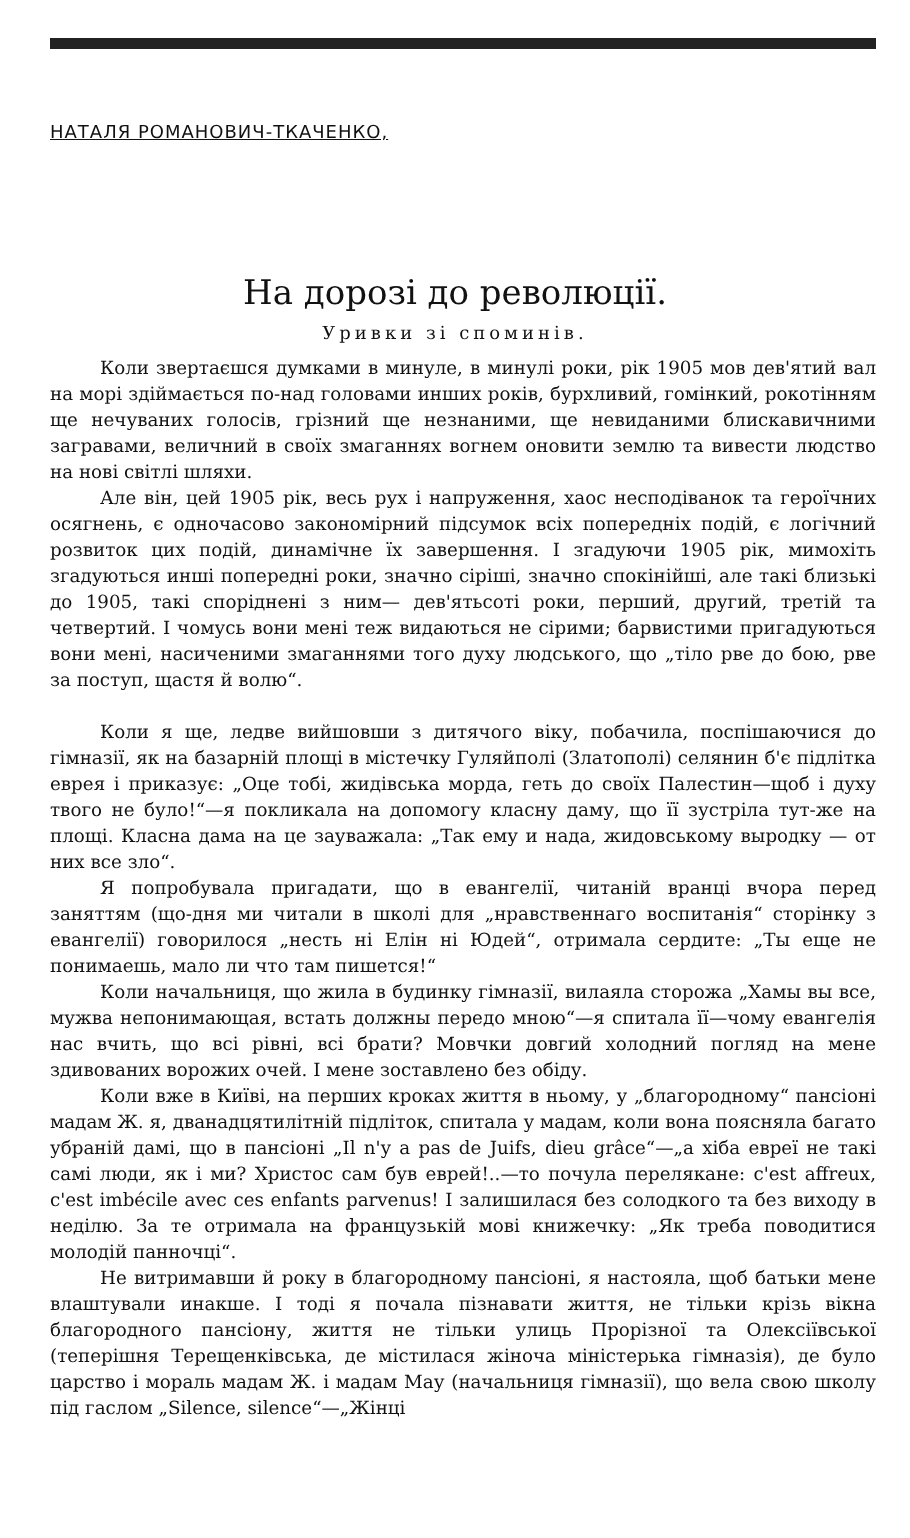НАТАЛЯ РОМАНОВИЧ-ТКАЧЕНКО,
На дорозі до революції.
Уривки зі споминів.
Коли звертаєшся думками в минуле, в минулі роки, рік 1905 мов дев'ятий вал на морі здіймається по-над головами инших років, бурхливий, гомінкий, рокотінням ще нечуваних голосів, грізний ще незнаними, ще невиданими блискавичними загравами, величний в своїх змаганнях вогнем оновити землю та вивести людство на нові світлі шляхи.
Але він, цей 1905 рік, весь рух і напруження, хаос несподіванок та героїчних осягнень, є одночасово закономірний підсумок всіх попередніх подій, є логічний розвиток цих подій, динамічне їх завершення. І згадуючи 1905 рік, мимохіть згадуються инші попередні роки, значно сіріші, значно спокінійші, але такі близькі до 1905, такі споріднені з ним— дев'ятьсоті роки, перший, другий, третій та четвертий. І чомусь вони мені теж видаються не сірими; барвистими пригадуються вони мені, насиченими змаганнями того духу людського, що „тіло рве до бою, рве за поступ, щастя й волю“.
Коли я ще, ледве вийшовши з дитячого віку, побачила, поспішаючися до гімназії, як на базарній площі в містечку Гуляйполі (Златополі) селянин б'є підлітка еврея і приказує: „Оце тобі, жидівська морда, геть до своїх Палестин—щоб і духу твого не було!“—я покликала на допомогу класну даму, що її зустріла тут-же на площі. Класна дама на це зауважала: „Так ему и нада, жидовському выродку — от них все зло“.
Я попробувала пригадати, що в евангелії, читаній вранці вчора перед заняттям (що-дня ми читали в школі для „нравственнаго воспитанія“ сторінку з евангелії) говорилося „несть ні Елін ні Юдей“, отримала сердите: „Ты еще не понимаешь, мало ли что там пишется!“
Коли начальниця, що жила в будинку гімназії, вилаяла сторожа „Хамы вы все, мужва непонимающая, встать должны передо мною“—я спитала її—чому евангелія нас вчить, що всі рівні, всі брати? Мовчки довгий холодний погляд на мене здивованих ворожих очей. І мене зоставлено без обіду.
Коли вже в Київі, на перших кроках життя в ньому, у „благородному“ пансіоні мадам Ж. я, дванадцятилітній підліток, спитала у мадам, коли вона поясняла багато убраній дамі, що в пансіоні „Il n'y a pas de Juifs, dieu grâce“—„а хіба евреї не такі самі люди, як і ми? Христос сам був еврей!..—то почула переляканe: c'est affreux, c'est imbécile avec ces enfants parvenus! І залишилася без солодкого та без виходу в неділю. За те отримала на французькій мові книжечку: „Як треба поводитися молодій панночці“.
Не витримавши й року в благородному пансіоні, я настояла, щоб батьки мене влаштували инакше. І тоді я почала пізнавати життя, не тільки крізь вікна благородного пансіону, життя не тільки улиць Прорізної та Олексіївської (теперішня Терещенківська, де містилася жіноча міністерька гімназія), де було царство і мораль мадам Ж. і мадам Мау (начальниця гімназії), що вела свою школу під гаслом „Silence, silence“—„Жінці